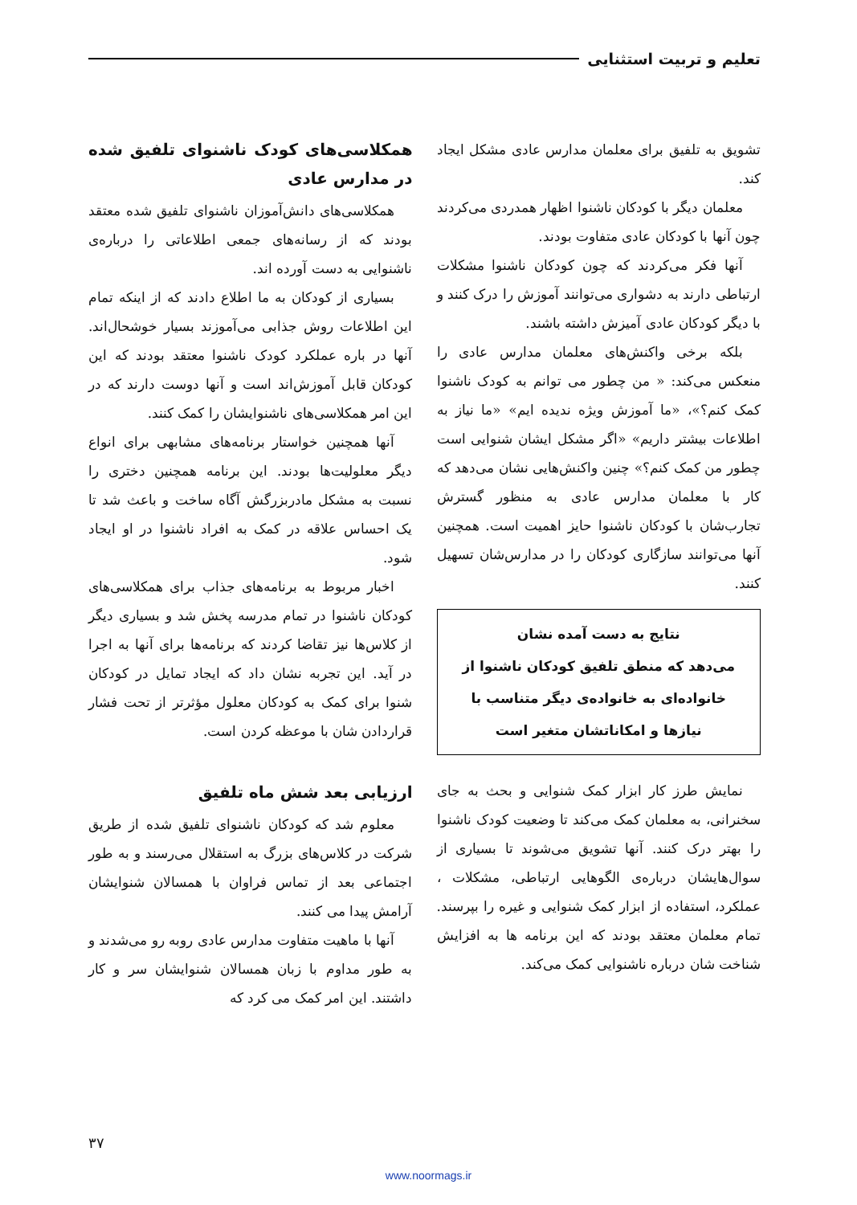تعلیم و تربیت استثنایی
تشویق به تلفیق برای معلمان مدارس عادی مشکل ایجاد کند.
معلمان دیگر با کودکان ناشنوا اظهار همدردی می‌کردند چون آنها با کودکان عادی متفاوت بودند.
آنها فکر می‌کردند که چون کودکان ناشنوا مشکلات ارتباطی دارند به دشواری می‌توانند آموزش را درک کنند و با دیگر کودکان عادی آمیزش داشته باشند.
بلکه برخی واکنش‌های معلمان مدارس عادی را منعکس می‌کند: « من چطور می توانم به کودک ناشنوا کمک کنم؟»، «ما آموزش ویژه ندیده ایم» «ما نیاز به اطلاعات بیشتر داریم» «اگر مشکل ایشان شنوایی است چطور من کمک کنم؟» چنین واکنش‌هایی نشان می‌دهد که کار با معلمان مدارس عادی به منظور گسترش تجارب‌شان با کودکان ناشنوا حایز اهمیت است. همچنین آنها می‌توانند سازگاری کودکان را در مدارس‌شان تسهیل کنند.
نتایج به دست آمده نشان
می‌دهد که منطق تلفیق کودکان ناشنوا از
خانواده‌ای به خانواده‌ی دیگر متناسب با
نیازها و امکاناتشان متغیر است
نمایش طرز کار ابزار کمک شنوایی و بحث به جای سخنرانی، به معلمان کمک می‌کند تا وضعیت کودک ناشنوا را بهتر درک کنند. آنها تشویق می‌شوند تا بسیاری از سوال‌هایشان درباره‌ی الگوهایی ارتباطی، مشکلات ، عملکرد، استفاده از ابزار کمک شنوایی و غیره را بپرسند. تمام معلمان معتقد بودند که این برنامه ها به افزایش شناخت شان درباره ناشنوایی کمک می‌کند.
همکلاسی‌های کودک ناشنوای تلفیق شده در مدارس عادی
همکلاسی‌های دانش‌آموزان ناشنوای تلفیق شده معتقد بودند که از رسانه‌های جمعی اطلاعاتی را درباره‌ی ناشنوایی به دست آورده اند.
بسیاری از کودکان به ما اطلاع دادند که از اینکه تمام این اطلاعات روش جذابی می‌آموزند بسیار خوشحال‌اند. آنها در باره عملکرد کودک ناشنوا معتقد بودند که این کودکان قابل آموزش‌اند است و آنها دوست دارند که در این امر همکلاسی‌های ناشنوایشان را کمک کنند.
آنها همچنین خواستار برنامه‌های مشابهی برای انواع دیگر معلولیت‌ها بودند. این برنامه همچنین دختری را نسبت به مشکل مادربزرگش آگاه ساخت و باعث شد تا یک احساس علاقه در کمک به افراد ناشنوا در او ایجاد شود.
اخبار مربوط به برنامه‌های جذاب برای همکلاسی‌های کودکان ناشنوا در تمام مدرسه پخش شد و بسیاری دیگر از کلاس‌ها نیز تقاضا کردند که برنامه‌ها برای آنها به اجرا در آید. این تجربه نشان داد که ایجاد تمایل در کودکان شنوا برای کمک به کودکان معلول مؤثرتر از تحت فشار قراردادن شان با موعظه کردن است.
ارزیابی بعد شش ماه تلفیق
معلوم شد که کودکان ناشنوای تلفیق شده از طریق شرکت در کلاس‌های بزرگ به استقلال می‌رسند و به طور اجتماعی بعد از تماس فراوان با همسالان شنوایشان آرامش پیدا می کنند.
آنها با ماهیت متفاوت مدارس عادی روبه رو می‌شدند و به طور مداوم با زبان همسالان شنوایشان سر و کار داشتند. این امر کمک می کرد که
۳۷
www.noormags.ir